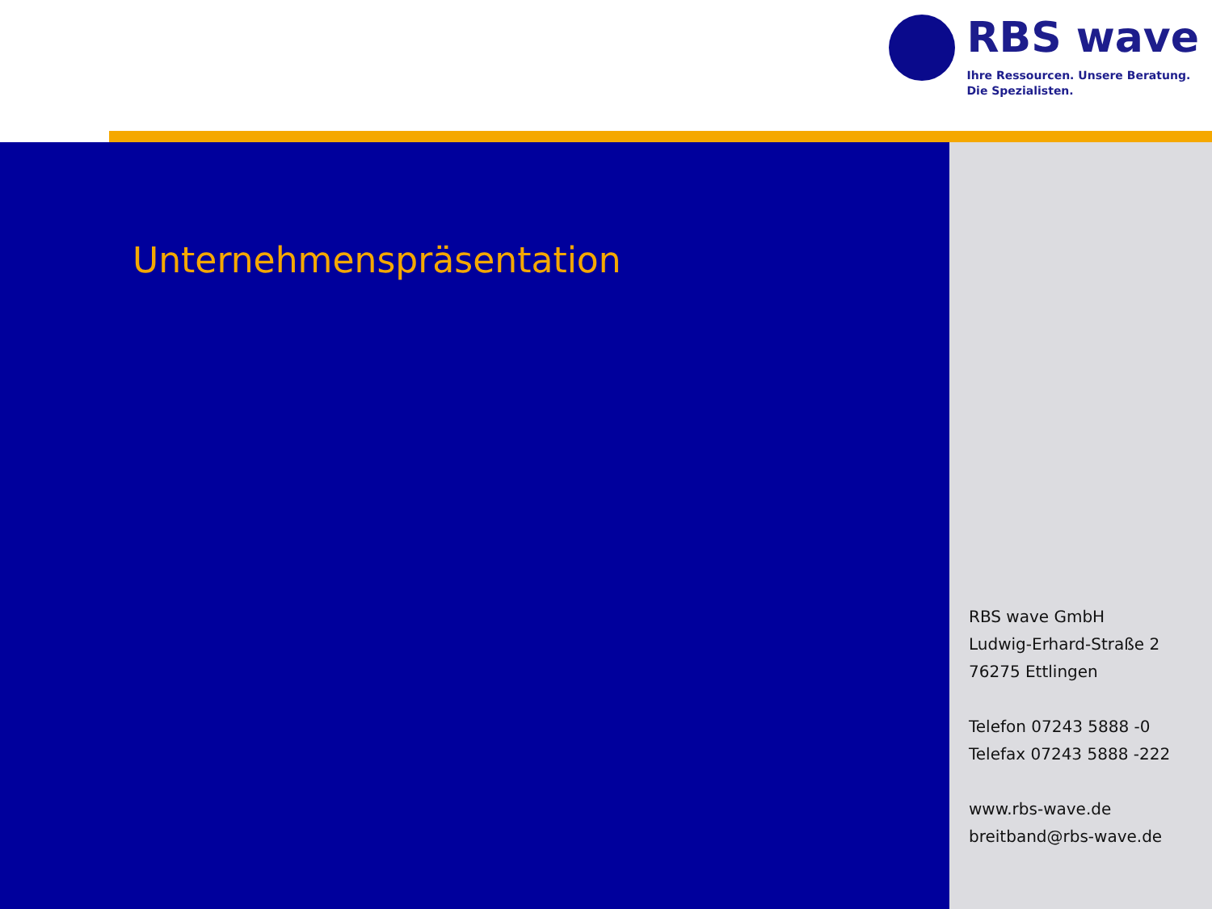RBS wave
Ihre Ressourcen. Unsere Beratung.
Die Spezialisten.
Unternehmenspräsentation
RBS wave GmbH
Ludwig-Erhard-Straße 2
76275 Ettlingen
Telefon 07243 5888 -0
Telefax 07243 5888 -222
www.rbs-wave.de
breitband@rbs-wave.de